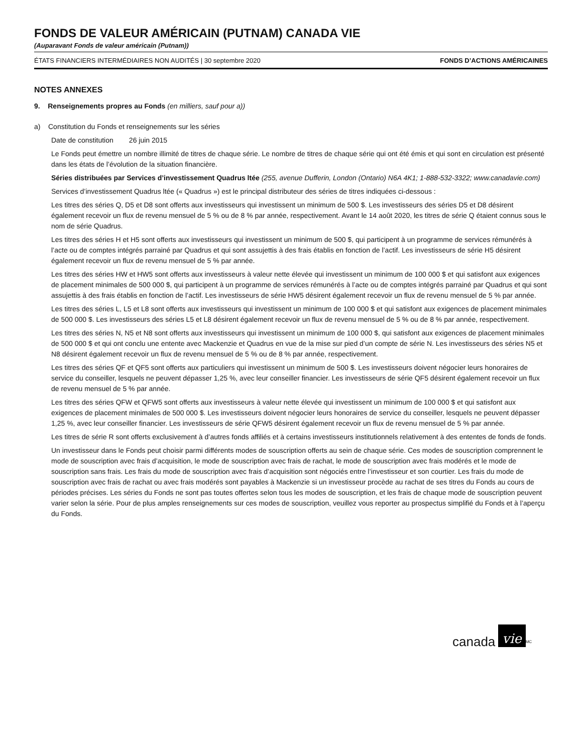FONDS DE VALEUR AMÉRICAIN (PUTNAM) CANADA VIE
(Auparavant Fonds de valeur américain (Putnam))
ÉTATS FINANCIERS INTERMÉDIAIRES NON AUDITÉS | 30 septembre 2020 FONDS D’ACTIONS AMÉRICAINES
NOTES ANNEXES
9. Renseignements propres au Fonds (en milliers, sauf pour a))
a) Constitution du Fonds et renseignements sur les séries
Date de constitution 26 juin 2015
Le Fonds peut émettre un nombre illimité de titres de chaque série. Le nombre de titres de chaque série qui ont été émis et qui sont en circulation est présenté dans les états de l’évolution de la situation financière.
Séries distribuées par Services d’investissement Quadrus ltée (255, avenue Dufferin, London (Ontario) N6A 4K1; 1-888-532-3322; www.canadavie.com)
Services d’investissement Quadrus ltée (« Quadrus ») est le principal distributeur des séries de titres indiquées ci-dessous :
Les titres des séries Q, D5 et D8 sont offerts aux investisseurs qui investissent un minimum de 500 $. Les investisseurs des séries D5 et D8 désirent également recevoir un flux de revenu mensuel de 5 % ou de 8 % par année, respectivement. Avant le 14 août 2020, les titres de série Q étaient connus sous le nom de série Quadrus.
Les titres des séries H et H5 sont offerts aux investisseurs qui investissent un minimum de 500 $, qui participent à un programme de services rémunérés à l’acte ou de comptes intégrés parrainé par Quadrus et qui sont assujettis à des frais établis en fonction de l’actif. Les investisseurs de série H5 désirent également recevoir un flux de revenu mensuel de 5 % par année.
Les titres des séries HW et HW5 sont offerts aux investisseurs à valeur nette élevée qui investissent un minimum de 100 000 $ et qui satisfont aux exigences de placement minimales de 500 000 $, qui participent à un programme de services rémunérés à l’acte ou de comptes intégrés parrainé par Quadrus et qui sont assujettis à des frais établis en fonction de l’actif. Les investisseurs de série HW5 désirent également recevoir un flux de revenu mensuel de 5 % par année.
Les titres des séries L, L5 et L8 sont offerts aux investisseurs qui investissent un minimum de 100 000 $ et qui satisfont aux exigences de placement minimales de 500 000 $. Les investisseurs des séries L5 et L8 désirent également recevoir un flux de revenu mensuel de 5 % ou de 8 % par année, respectivement.
Les titres des séries N, N5 et N8 sont offerts aux investisseurs qui investissent un minimum de 100 000 $, qui satisfont aux exigences de placement minimales de 500 000 $ et qui ont conclu une entente avec Mackenzie et Quadrus en vue de la mise sur pied d’un compte de série N. Les investisseurs des séries N5 et N8 désirent également recevoir un flux de revenu mensuel de 5 % ou de 8 % par année, respectivement.
Les titres des séries QF et QF5 sont offerts aux particuliers qui investissent un minimum de 500 $. Les investisseurs doivent négocier leurs honoraires de service du conseiller, lesquels ne peuvent dépasser 1,25 %, avec leur conseiller financier. Les investisseurs de série QF5 désirent également recevoir un flux de revenu mensuel de 5 % par année.
Les titres des séries QFW et QFW5 sont offerts aux investisseurs à valeur nette élevée qui investissent un minimum de 100 000 $ et qui satisfont aux exigences de placement minimales de 500 000 $. Les investisseurs doivent négocier leurs honoraires de service du conseiller, lesquels ne peuvent dépasser 1,25 %, avec leur conseiller financier. Les investisseurs de série QFW5 désirent également recevoir un flux de revenu mensuel de 5 % par année.
Les titres de série R sont offerts exclusivement à d’autres fonds affiliés et à certains investisseurs institutionnels relativement à des ententes de fonds de fonds.
Un investisseur dans le Fonds peut choisir parmi différents modes de souscription offerts au sein de chaque série. Ces modes de souscription comprennent le mode de souscription avec frais d’acquisition, le mode de souscription avec frais de rachat, le mode de souscription avec frais modérés et le mode de souscription sans frais. Les frais du mode de souscription avec frais d’acquisition sont négociés entre l’investisseur et son courtier. Les frais du mode de souscription avec frais de rachat ou avec frais modérés sont payables à Mackenzie si un investisseur procède au rachat de ses titres du Fonds au cours de périodes précises. Les séries du Fonds ne sont pas toutes offertes selon tous les modes de souscription, et les frais de chaque mode de souscription peuvent varier selon la série. Pour de plus amples renseignements sur ces modes de souscription, veuillez vous reporter au prospectus simplifié du Fonds et à l’aperçu du Fonds.
canada vie<sup>MC</sup>